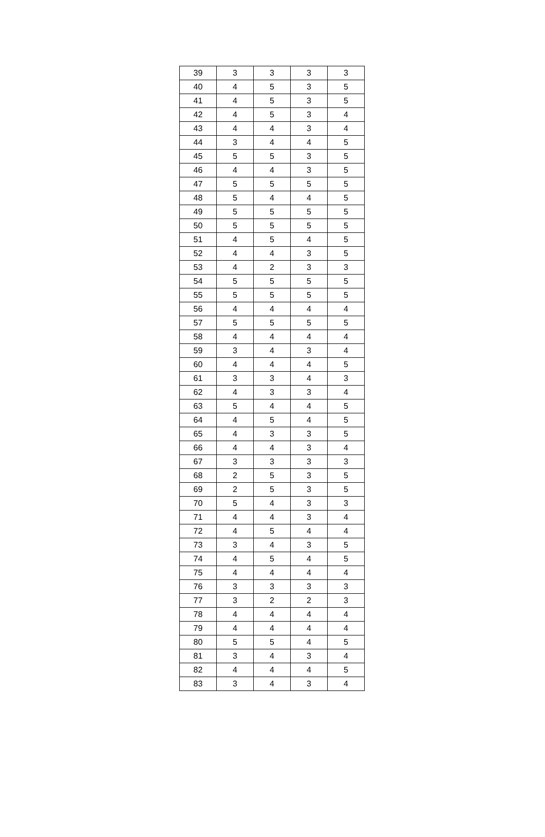| 39 | 3 | 3 | 3 | 3 |
| 40 | 4 | 5 | 3 | 5 |
| 41 | 4 | 5 | 3 | 5 |
| 42 | 4 | 5 | 3 | 4 |
| 43 | 4 | 4 | 3 | 4 |
| 44 | 3 | 4 | 4 | 5 |
| 45 | 5 | 5 | 3 | 5 |
| 46 | 4 | 4 | 3 | 5 |
| 47 | 5 | 5 | 5 | 5 |
| 48 | 5 | 4 | 4 | 5 |
| 49 | 5 | 5 | 5 | 5 |
| 50 | 5 | 5 | 5 | 5 |
| 51 | 4 | 5 | 4 | 5 |
| 52 | 4 | 4 | 3 | 5 |
| 53 | 4 | 2 | 3 | 3 |
| 54 | 5 | 5 | 5 | 5 |
| 55 | 5 | 5 | 5 | 5 |
| 56 | 4 | 4 | 4 | 4 |
| 57 | 5 | 5 | 5 | 5 |
| 58 | 4 | 4 | 4 | 4 |
| 59 | 3 | 4 | 3 | 4 |
| 60 | 4 | 4 | 4 | 5 |
| 61 | 3 | 3 | 4 | 3 |
| 62 | 4 | 3 | 3 | 4 |
| 63 | 5 | 4 | 4 | 5 |
| 64 | 4 | 5 | 4 | 5 |
| 65 | 4 | 3 | 3 | 5 |
| 66 | 4 | 4 | 3 | 4 |
| 67 | 3 | 3 | 3 | 3 |
| 68 | 2 | 5 | 3 | 5 |
| 69 | 2 | 5 | 3 | 5 |
| 70 | 5 | 4 | 3 | 3 |
| 71 | 4 | 4 | 3 | 4 |
| 72 | 4 | 5 | 4 | 4 |
| 73 | 3 | 4 | 3 | 5 |
| 74 | 4 | 5 | 4 | 5 |
| 75 | 4 | 4 | 4 | 4 |
| 76 | 3 | 3 | 3 | 3 |
| 77 | 3 | 2 | 2 | 3 |
| 78 | 4 | 4 | 4 | 4 |
| 79 | 4 | 4 | 4 | 4 |
| 80 | 5 | 5 | 4 | 5 |
| 81 | 3 | 4 | 3 | 4 |
| 82 | 4 | 4 | 4 | 5 |
| 83 | 3 | 4 | 3 | 4 |